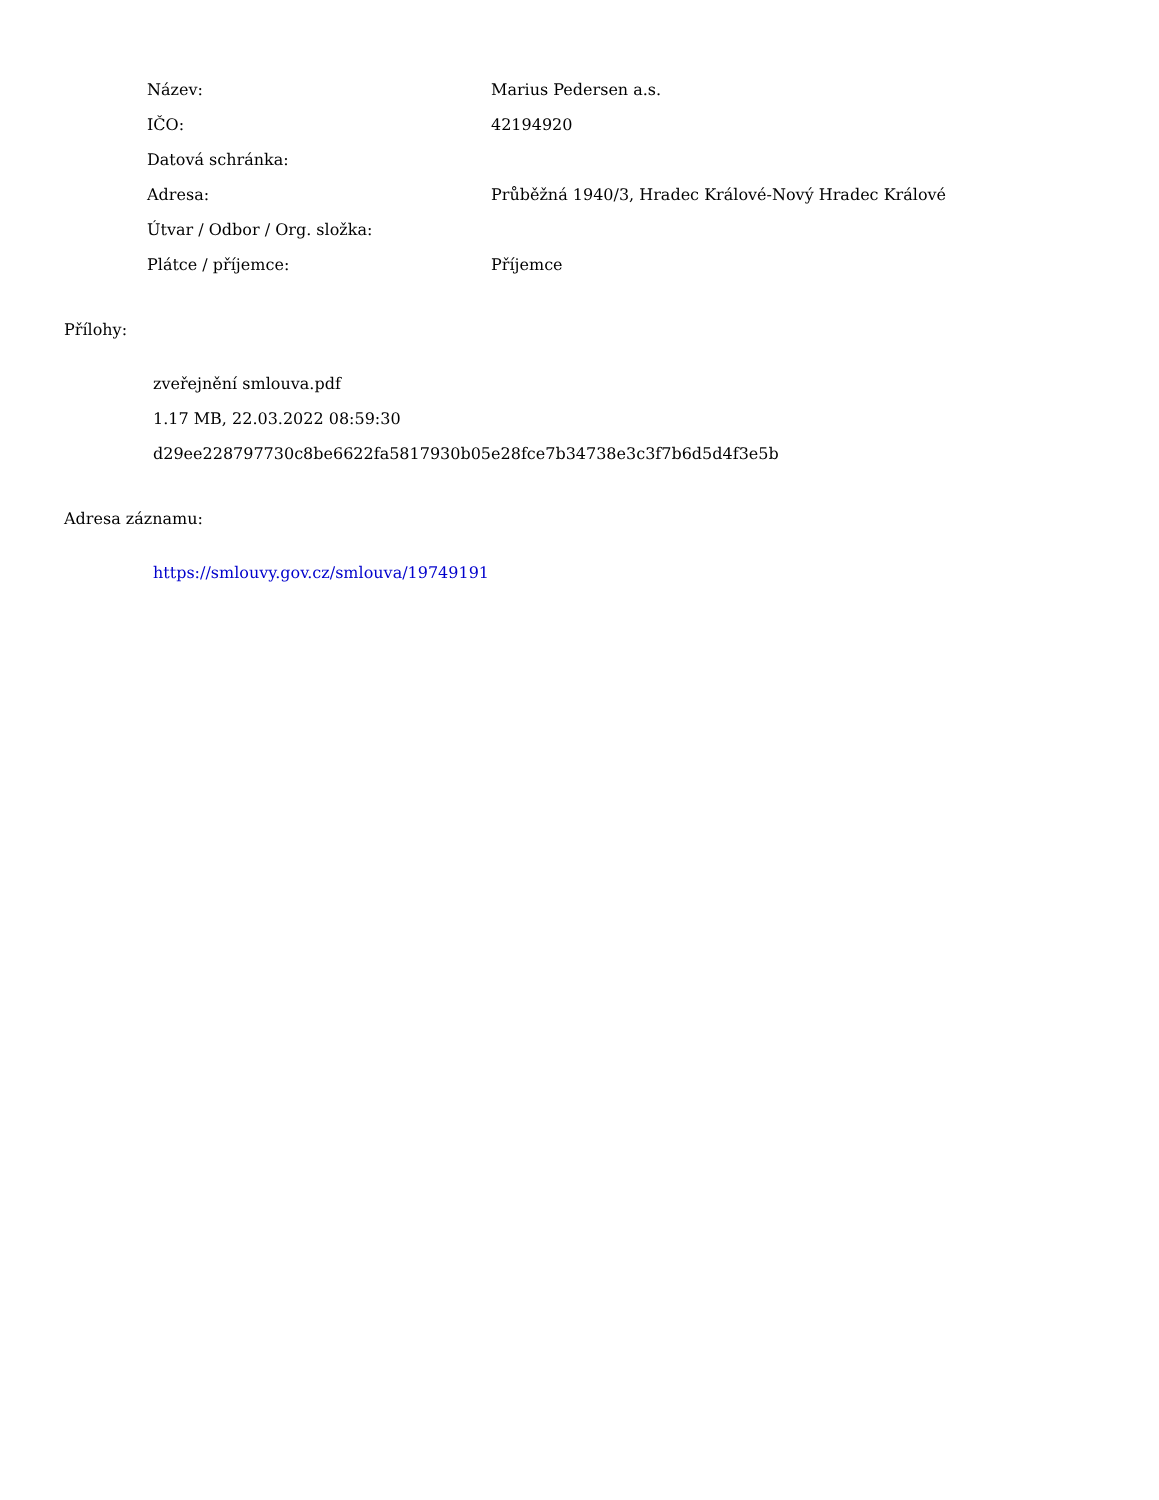| Název: | Marius Pedersen a.s. |
| IČO: | 42194920 |
| Datová schránka: | |
| Adresa: | Průběžná 1940/3, Hradec Králové-Nový Hradec Králové |
| Útvar / Odbor / Org. složka: | |
| Plátce / příjemce: | Příjemce |
Přílohy:
zveřejnění smlouva.pdf
1.17 MB, 22.03.2022 08:59:30
d29ee228797730c8be6622fa5817930b05e28fce7b34738e3c3f7b6d5d4f3e5b
Adresa záznamu:
https://smlouvy.gov.cz/smlouva/19749191